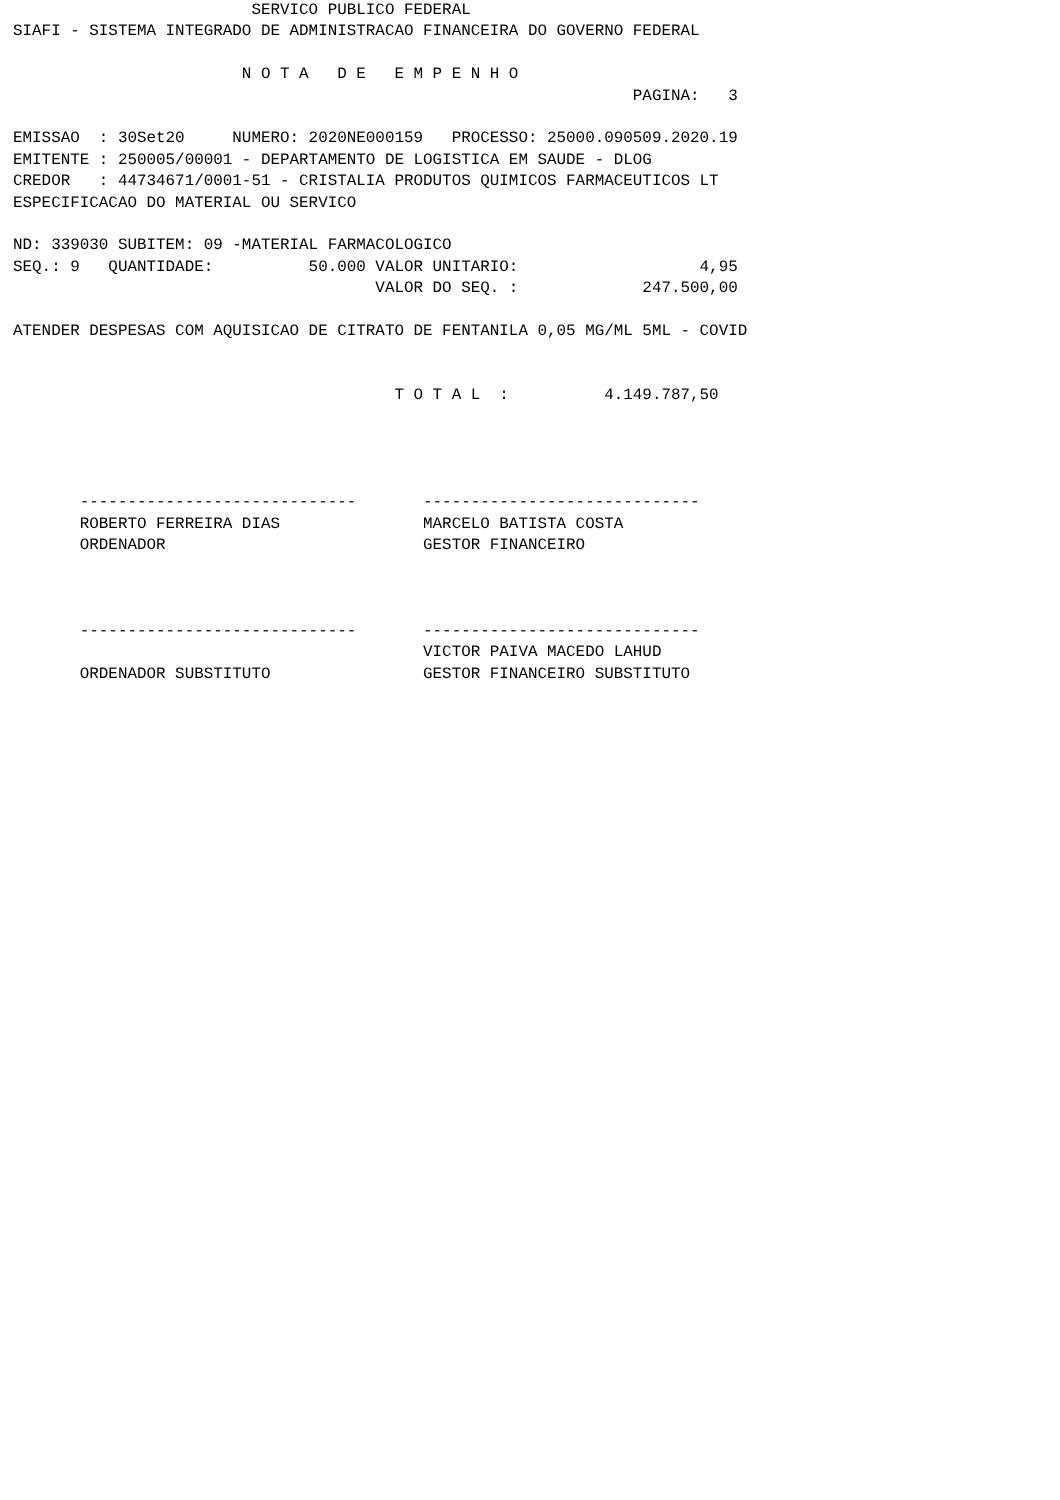SERVICO PUBLICO FEDERAL
SIAFI - SISTEMA INTEGRADO DE ADMINISTRACAO FINANCEIRA DO GOVERNO FEDERAL

                        N O T A   D E   E M P E N H O
                                                                 PAGINA:   3

EMISSAO  : 30Set20     NUMERO: 2020NE000159   PROCESSO: 25000.090509.2020.19
EMITENTE : 250005/00001 - DEPARTAMENTO DE LOGISTICA EM SAUDE - DLOG
CREDOR   : 44734671/0001-51 - CRISTALIA PRODUTOS QUIMICOS FARMACEUTICOS LT
ESPECIFICACAO DO MATERIAL OU SERVICO

ND: 339030 SUBITEM: 09 -MATERIAL FARMACOLOGICO
SEQ.: 9   QUANTIDADE:          50.000 VALOR UNITARIO:                   4,95
                                      VALOR DO SEQ. :             247.500,00

ATENDER DESPESAS COM AQUISICAO DE CITRATO DE FENTANILA 0,05 MG/ML 5ML - COVID


                                        T O T A L  :          4.149.787,50




       -----------------------------       -----------------------------
       ROBERTO FERREIRA DIAS               MARCELO BATISTA COSTA
       ORDENADOR                           GESTOR FINANCEIRO



       -----------------------------       -----------------------------
                                           VICTOR PAIVA MACEDO LAHUD
       ORDENADOR SUBSTITUTO                GESTOR FINANCEIRO SUBSTITUTO